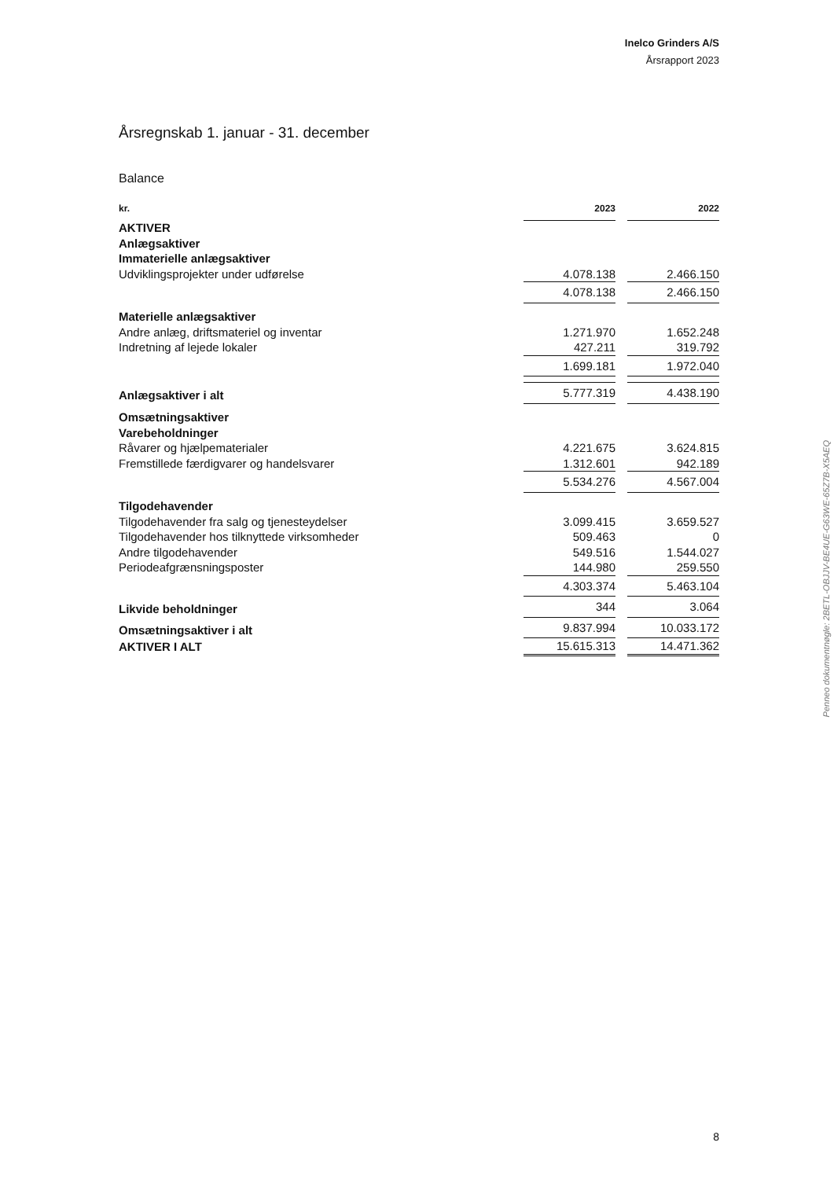Inelco Grinders A/S
Årsrapport 2023
Årsregnskab 1. januar - 31. december
Balance
| kr. | 2023 | | 2022 |
| AKTIVER | | | |
| Anlægsaktiver | | | |
| Immaterielle anlægsaktiver | | | |
| Udviklingsprojekter under udførelse | 4.078.138 | | 2.466.150 |
| | 4.078.138 | | 2.466.150 |
| Materielle anlægsaktiver | | | |
| Andre anlæg, driftsmateriel og inventar | 1.271.970 | | 1.652.248 |
| Indretning af lejede lokaler | 427.211 | | 319.792 |
| | 1.699.181 | | 1.972.040 |
| Anlægsaktiver i alt | 5.777.319 | | 4.438.190 |
| Omsætningsaktiver | | | |
| Varebeholdninger | | | |
| Råvarer og hjælpematerialer | 4.221.675 | | 3.624.815 |
| Fremstillede færdigvarer og handelsvarer | 1.312.601 | | 942.189 |
| | 5.534.276 | | 4.567.004 |
| Tilgodehavender | | | |
| Tilgodehavender fra salg og tjenesteydelser | 3.099.415 | | 3.659.527 |
| Tilgodehavender hos tilknyttede virksomheder | 509.463 | | 0 |
| Andre tilgodehavender | 549.516 | | 1.544.027 |
| Periodeafgrænsningsposter | 144.980 | | 259.550 |
| | 4.303.374 | | 5.463.104 |
| Likvide beholdninger | 344 | | 3.064 |
| Omsætningsaktiver i alt | 9.837.994 | | 10.033.172 |
| AKTIVER I ALT | 15.615.313 | | 14.471.362 |
Penneo dokumentnøgle: 2BETL-OBJJV-BE4UE-G63WE-65Z7B-X5AEQ
8